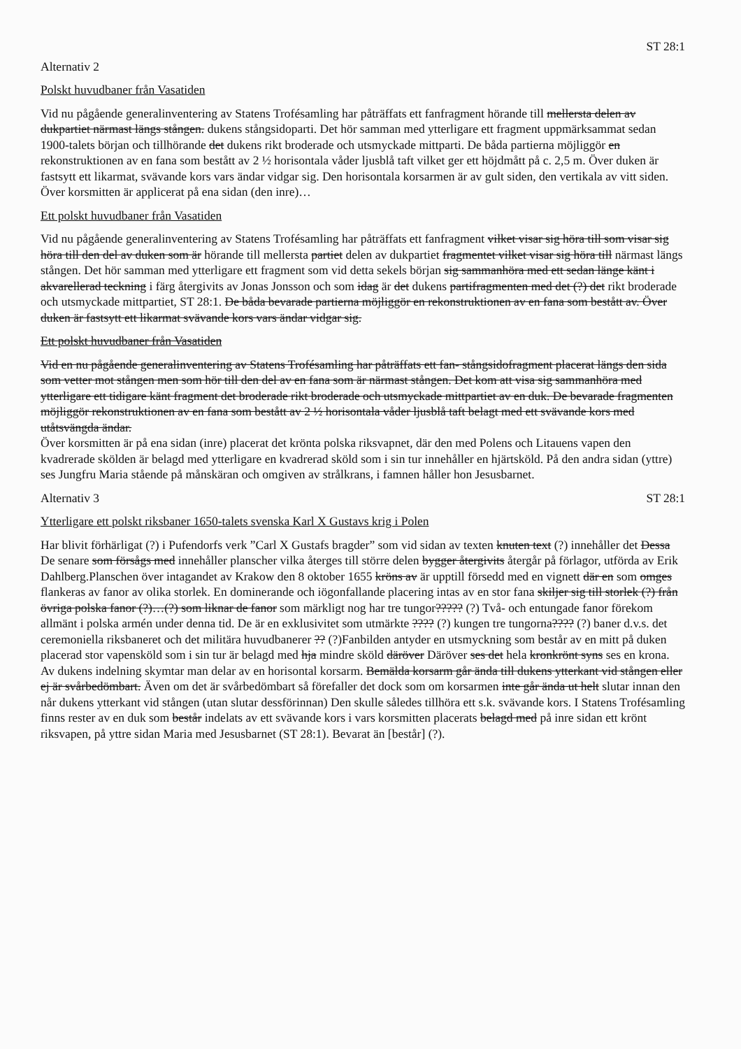ST 28:1
Alternativ 2
Polskt huvudbaner från Vasatiden
Vid nu pågående generalinventering av Statens Trofésamling har påträffats ett fanfragment hörande till mellersta delen av dukpartiet närmast längs stången. dukens stångsidoparti. Det hör samman med ytterligare ett fragment uppmärksammat sedan 1900-talets början och tillhörande det dukens rikt broderade och utsmyckade mittparti. De båda partierna möjliggör en rekonstruktionen av en fana som bestått av 2 ½ horisontala våder ljusblå taft vilket ger ett höjdmått på c. 2,5 m. Över duken är fastsytt ett likarmat, svävande kors vars ändar vidgar sig. Den horisontala korsarmen är av gult siden, den vertikala av vitt siden. Över korsmitten är applicerat på ena sidan (den inre)…
Ett polskt huvudbaner från Vasatiden
Vid nu pågående generalinventering av Statens Trofésamling har påträffats ett fanfragment vilket visar sig höra till som visar sig höra till den del av duken som är hörande till mellersta partiet delen av dukpartiet fragmentet vilket visar sig höra till närmast längs stången. Det hör samman med ytterligare ett fragment som vid detta sekels början sig sammanhöra med ett sedan länge känt i akvarellerad teckning i färg återgivits av Jonas Jonsson och som idag är det dukens partifragmenten med det (?) det rikt broderade och utsmyckade mittpartiet, ST 28:1. De båda bevarade partierna möjliggör en rekonstruktionen av en fana som bestått av. Över duken är fastsytt ett likarmat svävande kors vars ändar vidgar sig.
Ett polskt huvudbaner från Vasatiden
Vid en nu pågående generalinventering av Statens Trofésamling har påträffats ett fan- stångsidofragment placerat längs den sida som vetter mot stången men som hör till den del av en fana som är närmast stången. Det kom att visa sig sammanhöra med ytterligare ett tidigare känt fragment det broderade rikt broderade och utsmyckade mittpartiet av en duk. De bevarade fragmenten möjliggör rekonstruktionen av en fana som bestått av 2 ½ horisontala våder ljusblå taft belagt med ett svävande kors med utåtsvängda ändar.
Över korsmitten är på ena sidan (inre) placerat det krönta polska riksvapnet, där den med Polens och Litauens vapen den kvadrerade skölden är belagd med ytterligare en kvadrerad sköld som i sin tur innehåller en hjärtsköld. På den andra sidan (yttre) ses Jungfru Maria stående på månskäran och omgiven av strålkrans, i famnen håller hon Jesusbarnet.
Alternativ 3 ST 28:1
Ytterligare ett polskt riksbaner 1650-talets svenska Karl X Gustavs krig i Polen
Har blivit förhärligat (?) i Pufendorfs verk ”Carl X Gustafs bragder” som vid sidan av texten knuten text (?) innehåller det Dessa De senare som försågs med innehåller planscher vilka återges till större delen bygger återgivits återgår på förlagor, utförda av Erik Dahlberg.Planschen över intagandet av Krakow den 8 oktober 1655 kröns av är upptill försedd med en vignett där en som omges flankeras av fanor av olika storlek. En dominerande och iögonfallande placering intas av en stor fana skiljer sig till storlek (?) från övriga polska fanor (?)…(?) som liknar de fanor som märkligt nog har tre tungor????? (?) Två- och entungade fanor förekom allmänt i polska armén under denna tid. De är en exklusivitet som utmärkte ???? (?) kungen tre tungorna???? (?) baner d.v.s. det ceremoniella riksbaneret och det militära huvudbanerer ?? (?)Fanbilden antyder en utsmyckning som består av en mitt på duken placerad stor vapensköld som i sin tur är belagd med hja mindre sköld däröver Däröver ses det hela kronkrönt syns ses en krona. Av dukens indelning skymtar man delar av en horisontal korsarm. Bemälda korsarm går ända till dukens ytterkant vid stången eller ej är svårbedömbart. Även om det är svårbedömbart så förefaller det dock som om korsarmen inte går ända ut helt slutar innan den når dukens ytterkant vid stången (utan slutar dessförinnan) Den skulle således tillhöra ett s.k. svävande kors. I Statens Trofésamling finns rester av en duk som består indelats av ett svävande kors i vars korsmitten placerats belagd med på inre sidan ett krönt riksvapen, på yttre sidan Maria med Jesusbarnet (ST 28:1). Bevarat än [består] (?).